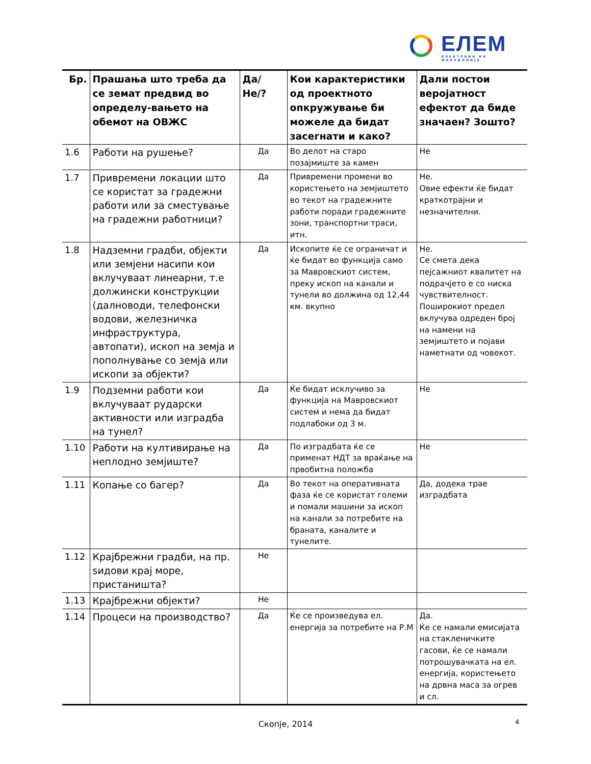ЕЛЕМ ЕЛЕКТРАНИ НА МАКЕДОНИЈА
| Бр. | Прашања што треба да се земат предвид во определу-вањето на обемот на ОВЖС | Да/Не/? | Кои карактеристики од проектното опкружување би можеле да бидат засегнати и како? | Дали постои веројатност ефектот да биде значаен? Зошто? |
| --- | --- | --- | --- | --- |
| 1.6 | Работи на рушење? | Да | Во делот на старо позајмиште за камен | Не |
| 1.7 | Привремени локации што се користат за градежни работи или за сместување на градежни работници? | Да | Привремени промени во користењето на земјиштето во текот на градежните работи поради градежните зони, транспортни траси, итн. | Не. Овие ефекти ќе бидат краткотрајни и незначителни. |
| 1.8 | Надземни градби, објекти или земјени насипи кои вклучуваат линеарни, т.е должински конструкции (далноводи, телефонски водови, железничка инфраструктура, автопати), ископ на земја и пополнување со земја или ископи за објекти? | Да | Ископите ќе се ограничат и ќе бидат во функција само за Мавровскиот систем, преку ископ на канали и тунели во должина од 12,44 км. вкупно | Не. Се смета дека пејсажниот квалитет на подрачјето е со ниска чувствителност. Поширокиот предел вклучува одреден број на намени на земјиштето и појави наметнати од човекот. |
| 1.9 | Подземни работи кои вклучуваат рударски активности или изградба на тунел? | Да | Ќе бидат исклучиво за функција на Мавровскиот систем и нема да бидат подлабоки од 3 м. | Не |
| 1.10 | Работи на култивирање на неплодно земјиште? | Да | По изградбата ќе се применат НДТ за враќање на првобитна положба | Не |
| 1.11 | Копање со багер? | Да | Во текот на оперативната фаза ќе се користат големи и помали машини за ископ на канали за потребите на браната, каналите и тунелите. | Да, додека трае изградбата |
| 1.12 | Крајбрежни градби, на пр. ѕидови крај море, пристаништа? | Не | | |
| 1.13 | Крајбрежни објекти? | Не | | |
| 1.14 | Процеси на производство? | Да | Ќе се произведува ел. енергија за потребите на Р.М | Да. Ќе се намали емисијата на стакленичките гасови, ќе се намали потрошувачката на ел. енергија, користењето на дрвна маса за огрев и сл. |
Скопје, 2014 4